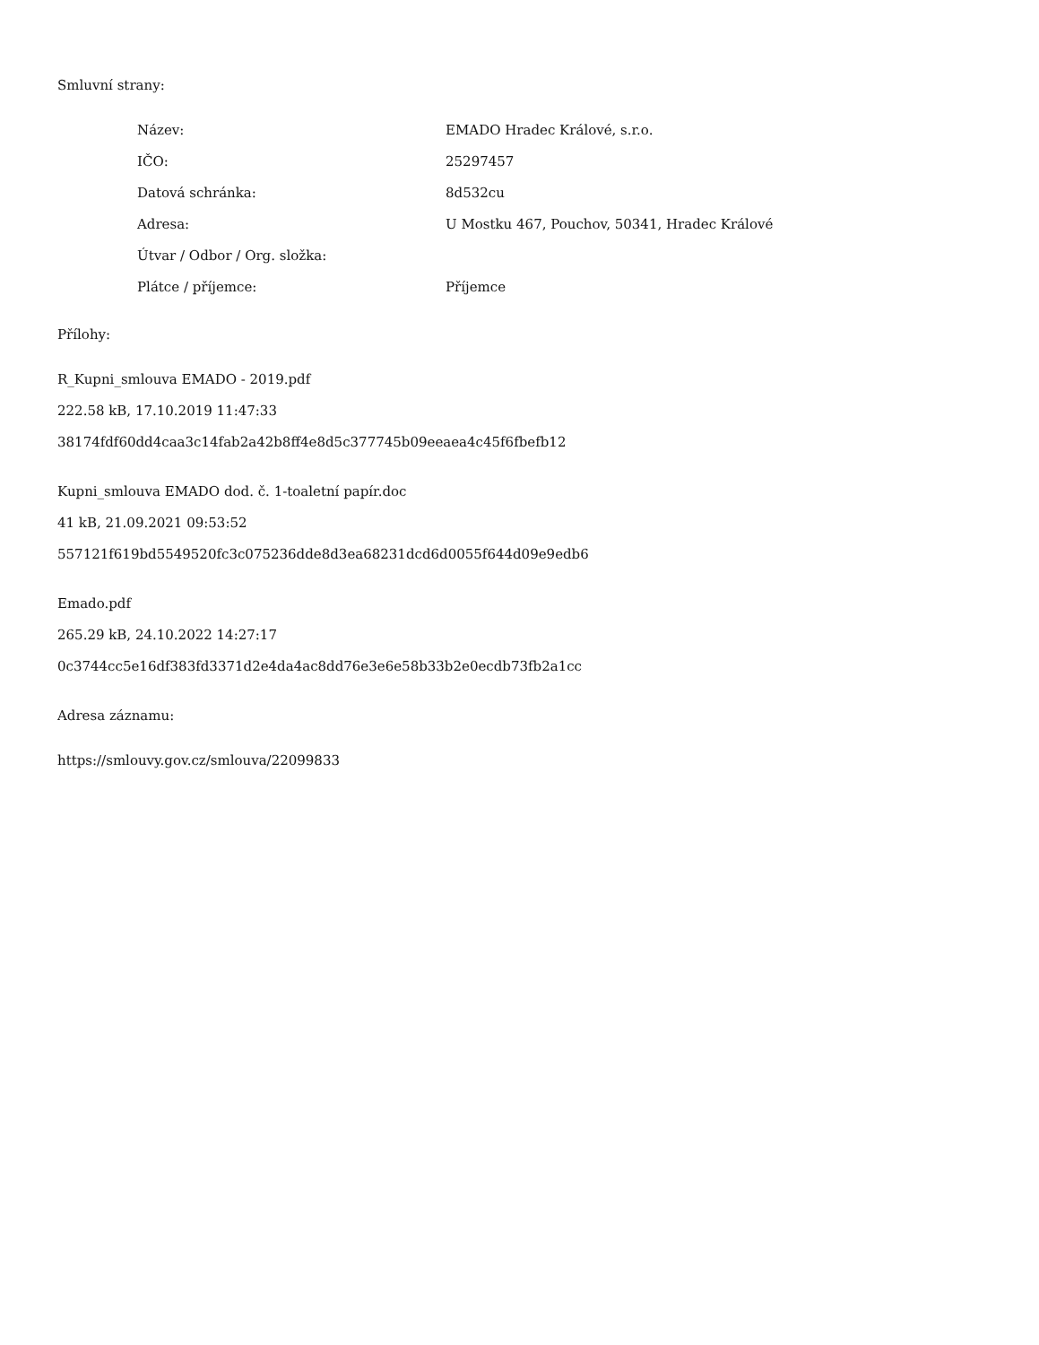Smluvní strany:
| Název: | EMADO Hradec Králové, s.r.o. |
| IČO: | 25297457 |
| Datová schránka: | 8d532cu |
| Adresa: | U Mostku 467, Pouchov, 50341, Hradec Králové |
| Útvar / Odbor / Org. složka: | |
| Plátce / příjemce: | Příjemce |
Přílohy:
R_Kupni_smlouva EMADO - 2019.pdf
222.58 kB, 17.10.2019 11:47:33
38174fdf60dd4caa3c14fab2a42b8ff4e8d5c377745b09eeaea4c45f6fbefb12
Kupni_smlouva EMADO dod. č. 1-toaletní papír.doc
41 kB, 21.09.2021 09:53:52
557121f619bd5549520fc3c075236dde8d3ea68231dcd6d0055f644d09e9edb6
Emado.pdf
265.29 kB, 24.10.2022 14:27:17
0c3744cc5e16df383fd3371d2e4da4ac8dd76e3e6e58b33b2e0ecdb73fb2a1cc
Adresa záznamu:
https://smlouvy.gov.cz/smlouva/22099833